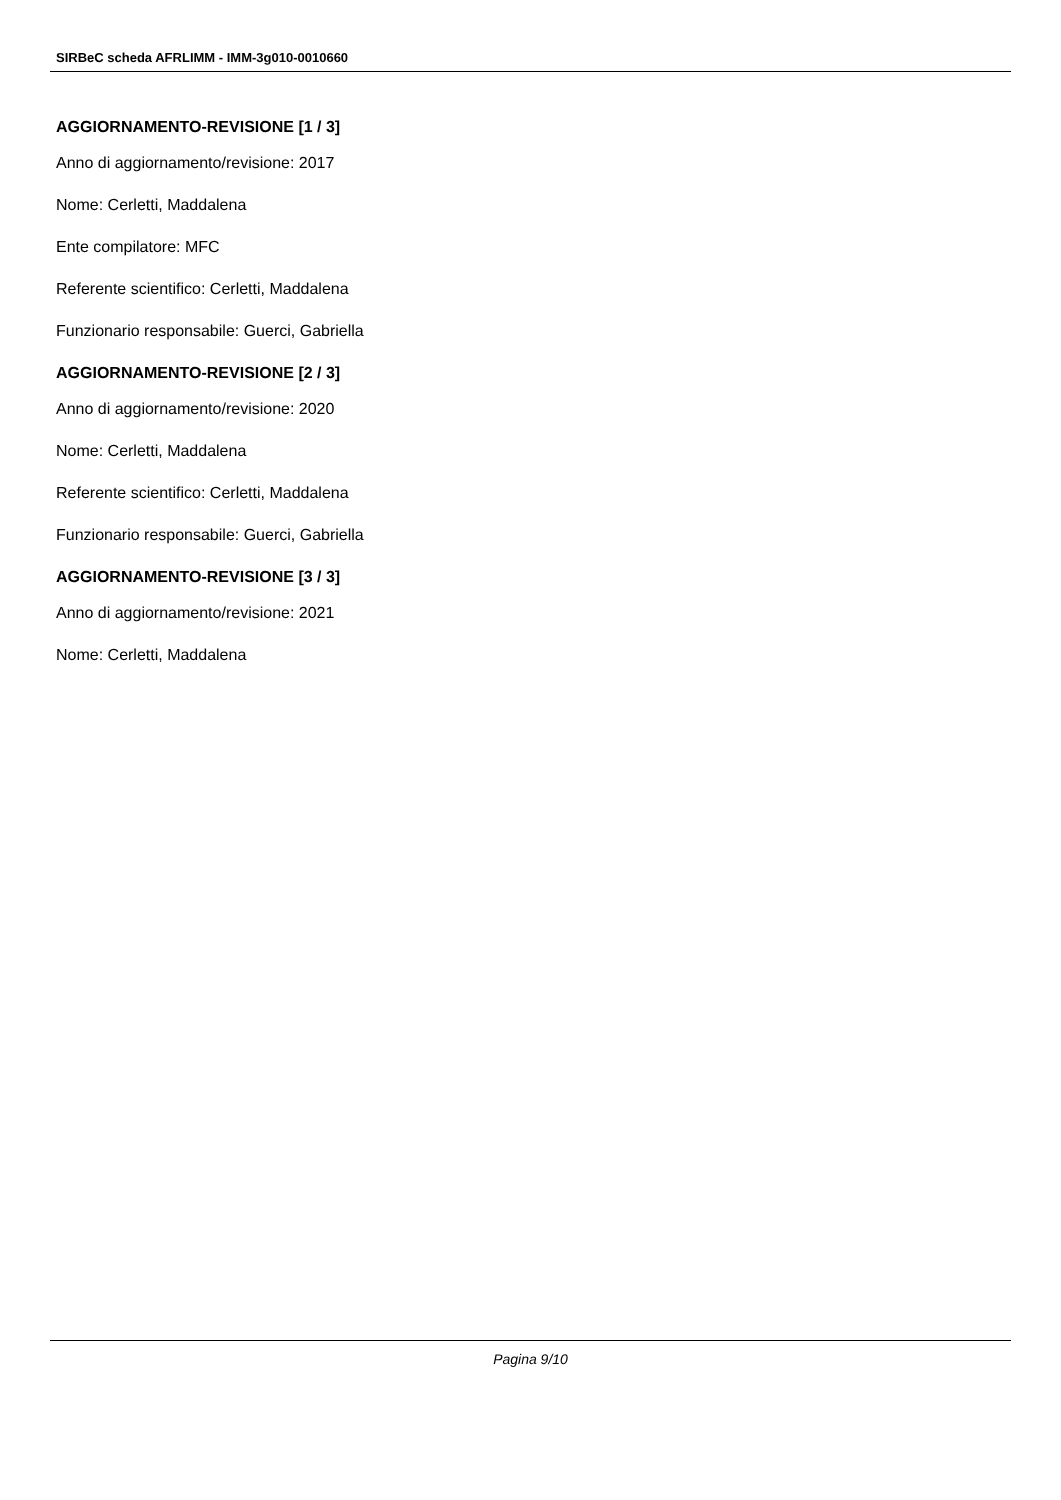SIRBeC scheda AFRLIMM - IMM-3g010-0010660
AGGIORNAMENTO-REVISIONE [1 / 3]
Anno di aggiornamento/revisione: 2017
Nome: Cerletti, Maddalena
Ente compilatore: MFC
Referente scientifico: Cerletti, Maddalena
Funzionario responsabile: Guerci, Gabriella
AGGIORNAMENTO-REVISIONE [2 / 3]
Anno di aggiornamento/revisione: 2020
Nome: Cerletti, Maddalena
Referente scientifico: Cerletti, Maddalena
Funzionario responsabile: Guerci, Gabriella
AGGIORNAMENTO-REVISIONE [3 / 3]
Anno di aggiornamento/revisione: 2021
Nome: Cerletti, Maddalena
Pagina 9/10